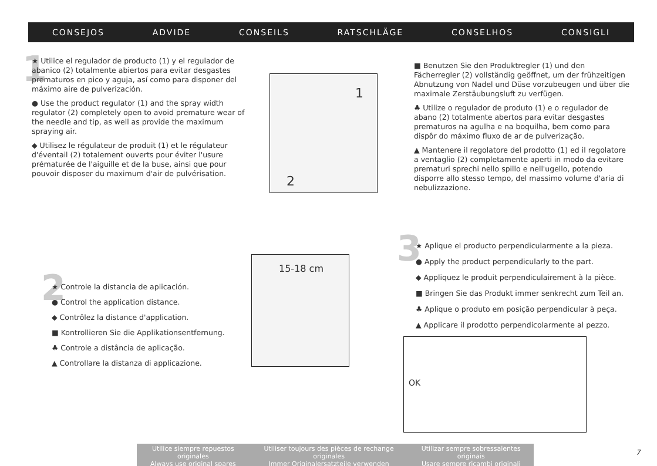CONSEJOS ADVIDE CONSEILS RATSCHLÄGE CONSELHOS CONSIGLI
1
★ Utilice el regulador de producto (1) y el regulador de abanico (2) totalmente abiertos para evitar desgastes prematuros en pico y aguja, así como para disponer del máximo aire de pulverización.
● Use the product regulator (1) and the spray width regulator (2) completely open to avoid premature wear of the needle and tip, as well as provide the maximum spraying air.
◆ Utilisez le régulateur de produit (1) et le régulateur d'éventail (2) totalement ouverts pour éviter l'usure prématurée de l'aiguille et de la buse, ainsi que pour pouvoir disposer du maximum d'air de pulvérisation.
1
2
■ Benutzen Sie den Produktregler (1) und den Fächerregler (2) vollständig geöffnet, um der frühzeitigen Abnutzung von Nadel und Düse vorzubeugen und über die maximale Zerstäubungsluft zu verfügen.
♣ Utilize o regulador de produto (1) e o regulador de abano (2) totalmente abertos para evitar desgastes prematuros na agulha e na boquilha, bem como para dispôr do máximo fluxo de ar de pulverização.
▲ Mantenere il regolatore del prodotto (1) ed il regolatore a ventaglio (2) completamente aperti in modo da evitare prematuri sprechi nello spillo e nell'ugello, potendo disporre allo stesso tempo, del massimo volume d'aria di nebulizzazione.
2
★ Controle la distancia de aplicación.
● Control the application distance.
◆ Contrôlez la distance d'application.
■ Kontrollieren Sie die Applikationsentfernung.
♣ Controle a distância de aplicação.
▲ Controllare la distanza di applicazione.
15-18 cm 3
★ Aplique el producto perpendicularmente a la pieza.
● Apply the product perpendicularly to the part.
◆ Appliquez le produit perpendiculairement à la pièce.
■ Bringen Sie das Produkt immer senkrecht zum Teil an.
♣ Aplique o produto em posição perpendicular à peça.
▲ Applicare il prodotto perpendicolarmente al pezzo.
OK
Utilice siempre repuestos originales
Always use original spares
Utiliser toujours des pièces de rechange originales
Immer Originalersatzteile verwenden
Utilizar sempre sobressalentes originais
Usare sempre ricambi originali
7